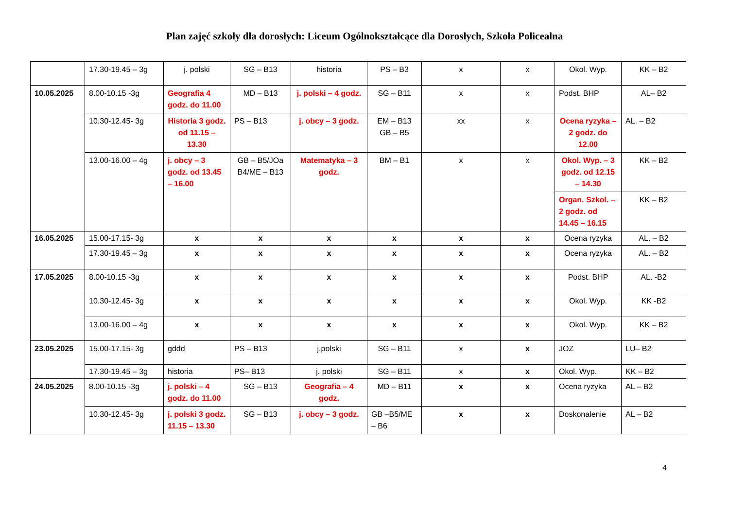Plan zajęć szkoły dla dorosłych: Liceum Ogólnokształcące dla Dorosłych, Szkoła Policealna
| | 17.30-19.45 – 3g | j. polski | SG – B13 | historia | PS – B3 | x | x | Okol. Wyp. | KK – B2 |
| 10.05.2025 | 8.00-10.15 -3g | Geografia 4 godz. do 11.00 | MD – B13 | j. polski – 4 godz. | SG – B11 | x | x | Podst. BHP | AL– B2 |
| | 10.30-12.45- 3g | Historia 3 godz. od 11.15 – 13.30 | PS – B13 | j. obcy – 3 godz. | EM – B13 GB – B5 | xx | x | Ocena ryzyka – 2 godz. do 12.00 | AL. – B2 |
| | 13.00-16.00 – 4g | j. obcy – 3 godz. od 13.45 – 16.00 | GB – B5/JOa B4/ME – B13 | Matematyka – 3 godz. | BM – B1 | x | x | Okol. Wyp. – 3 godz. od 12.15 – 14.30 | KK – B2 |
| | | | | | | | | Organ. Szkol. – 2 godz. od 14.45 – 16.15 | KK – B2 |
| 16.05.2025 | 15.00-17.15- 3g | x | x | x | x | x | x | Ocena ryzyka | AL. – B2 |
| | 17.30-19.45 – 3g | x | x | x | x | x | x | Ocena ryzyka | AL. – B2 |
| 17.05.2025 | 8.00-10.15 -3g | x | x | x | x | x | x | Podst. BHP | AL. -B2 |
| | 10.30-12.45- 3g | x | x | x | x | x | x | Okol. Wyp. | KK -B2 |
| | 13.00-16.00 – 4g | x | x | x | x | x | x | Okol. Wyp. | KK – B2 |
| 23.05.2025 | 15.00-17.15- 3g | gddd | PS – B13 | j.polski | SG – B11 | x | x | JOZ | LU– B2 |
| | 17.30-19.45 – 3g | historia | PS– B13 | j. polski | SG – B11 | x | x | Okol. Wyp. | KK – B2 |
| 24.05.2025 | 8.00-10.15 -3g | j. polski – 4 godz. do 11.00 | SG – B13 | Geografia – 4 godz. | MD – B11 | x | x | Ocena ryzyka | AL – B2 |
| | 10.30-12.45- 3g | j. polski 3 godz. 11.15 – 13.30 | SG – B13 | j. obcy – 3 godz. | GB –B5/ME – B6 | x | x | Doskonalenie | AL – B2 |
4